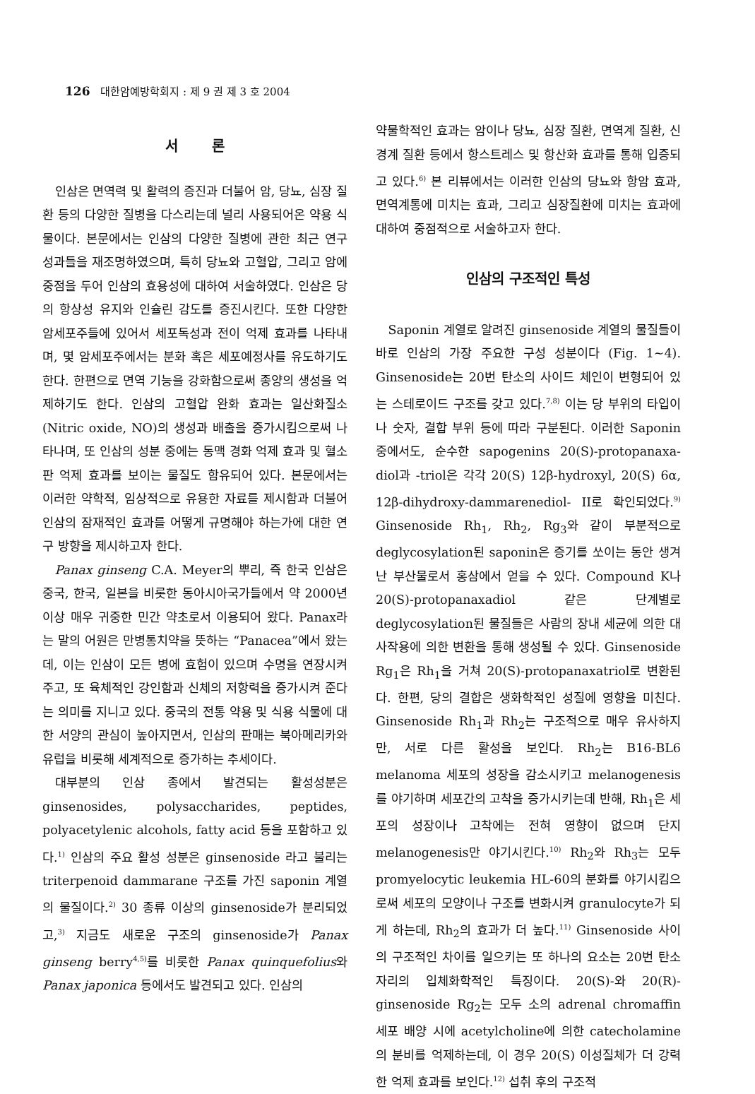126 대한암예방학회지 : 제 9 권 제 3 호 2004
서 론
인삼은 면역력 및 활력의 증진과 더불어 암, 당뇨, 심장 질환 등의 다양한 질병을 다스리는데 널리 사용되어온 약용 식물이다. 본문에서는 인삼의 다양한 질병에 관한 최근 연구 성과들을 재조명하였으며, 특히 당뇨와 고혈압, 그리고 암에 중점을 두어 인삼의 효용성에 대하여 서술하였다. 인삼은 당의 항상성 유지와 인슐린 감도를 증진시킨다. 또한 다양한 암세포주들에 있어서 세포독성과 전이 억제 효과를 나타내며, 몇 암세포주에서는 분화 혹은 세포예정사를 유도하기도 한다. 한편으로 면역 기능을 강화함으로써 종양의 생성을 억제하기도 한다. 인삼의 고혈압 완화 효과는 일산화질소(Nitric oxide, NO)의 생성과 배출을 증가시킴으로써 나타나며, 또 인삼의 성분 중에는 동맥 경화 억제 효과 및 혈소판 억제 효과를 보이는 물질도 함유되어 있다. 본문에서는 이러한 약학적, 임상적으로 유용한 자료를 제시함과 더불어 인삼의 잠재적인 효과를 어떻게 규명해야 하는가에 대한 연구 방향을 제시하고자 한다.
Panax ginseng C.A. Meyer의 뿌리, 즉 한국 인삼은 중국, 한국, 일본을 비롯한 동아시아국가들에서 약 2000년 이상 매우 귀중한 민간 약초로서 이용되어 왔다. Panax라는 말의 어원은 만병통치약을 뜻하는 “Panacea”에서 왔는데, 이는 인삼이 모든 병에 효험이 있으며 수명을 연장시켜 주고, 또 육체적인 강인함과 신체의 저항력을 증가시켜 준다는 의미를 지니고 있다. 중국의 전통 약용 및 식용 식물에 대한 서양의 관심이 높아지면서, 인삼의 판매는 북아메리카와 유럽을 비롯해 세계적으로 증가하는 추세이다.
대부분의 인삼 종에서 발견되는 활성성분은 ginsenosides, polysaccharides, peptides, polyacetylenic alcohols, fatty acid 등을 포함하고 있다.<sup>1)</sup> 인삼의 주요 활성 성분은 ginsenoside 라고 불리는 triterpenoid dammarane 구조를 가진 saponin 계열의 물질이다.<sup>2)</sup> 30 종류 이상의 ginsenoside가 분리되었고,<sup>3)</sup> 지금도 새로운 구조의 ginsenoside가 Panax ginseng berry<sup>4,5)</sup>를 비롯한 Panax quinquefolius와 Panax japonica 등에서도 발견되고 있다. 인삼의
약물학적인 효과는 암이나 당뇨, 심장 질환, 면역계 질환, 신경계 질환 등에서 항스트레스 및 항산화 효과를 통해 입증되고 있다.<sup>6)</sup> 본 리뷰에서는 이러한 인삼의 당뇨와 항암 효과, 면역계통에 미치는 효과, 그리고 심장질환에 미치는 효과에 대하여 중점적으로 서술하고자 한다.
인삼의 구조적인 특성
Saponin 계열로 알려진 ginsenoside 계열의 물질들이 바로 인삼의 가장 주요한 구성 성분이다 (Fig. 1∼4). Ginsenoside는 20번 탄소의 사이드 체인이 변형되어 있는 스테로이드 구조를 갖고 있다.<sup>7,8)</sup> 이는 당 부위의 타입이나 숫자, 결합 부위 등에 따라 구분된다. 이러한 Saponin 중에서도, 순수한 sapogenins 20(S)-protopanaxa-diol과 -triol은 각각 20(S) 12β-hydroxyl, 20(S) 6α, 12β-dihydroxy-dammarenediol- II로 확인되었다.<sup>9)</sup> Ginsenoside Rh<sub>1</sub>, Rh<sub>2</sub>, Rg<sub>3</sub>와 같이 부분적으로 deglycosylation된 saponin은 증기를 쏘이는 동안 생겨난 부산물로서 홍삼에서 얻을 수 있다. Compound K나 20(S)-protopanaxadiol 같은 단계별로 deglycosylation된 물질들은 사람의 장내 세균에 의한 대사작용에 의한 변환을 통해 생성될 수 있다. Ginsenoside Rg<sub>1</sub>은 Rh<sub>1</sub>을 거쳐 20(S)-protopanaxatriol로 변환된다. 한편, 당의 결합은 생화학적인 성질에 영향을 미친다. Ginsenoside Rh<sub>1</sub>과 Rh<sub>2</sub>는 구조적으로 매우 유사하지만, 서로 다른 활성을 보인다. Rh<sub>2</sub>는 B16-BL6 melanoma 세포의 성장을 감소시키고 melanogenesis를 야기하며 세포간의 고착을 증가시키는데 반해, Rh<sub>1</sub>은 세포의 성장이나 고착에는 전혀 영향이 없으며 단지 melanogenesis만 야기시킨다.<sup>10)</sup> Rh<sub>2</sub>와 Rh<sub>3</sub>는 모두 promyelocytic leukemia HL-60의 분화를 야기시킴으로써 세포의 모양이나 구조를 변화시켜 granulocyte가 되게 하는데, Rh<sub>2</sub>의 효과가 더 높다.<sup>11)</sup> Ginsenoside 사이의 구조적인 차이를 일으키는 또 하나의 요소는 20번 탄소자리의 입체화학적인 특징이다. 20(S)-와 20(R)-ginsenoside Rg<sub>2</sub>는 모두 소의 adrenal chromaffin 세포 배양 시에 acetylcholine에 의한 catecholamine의 분비를 억제하는데, 이 경우 20(S) 이성질체가 더 강력한 억제 효과를 보인다.<sup>12)</sup> 섭취 후의 구조적